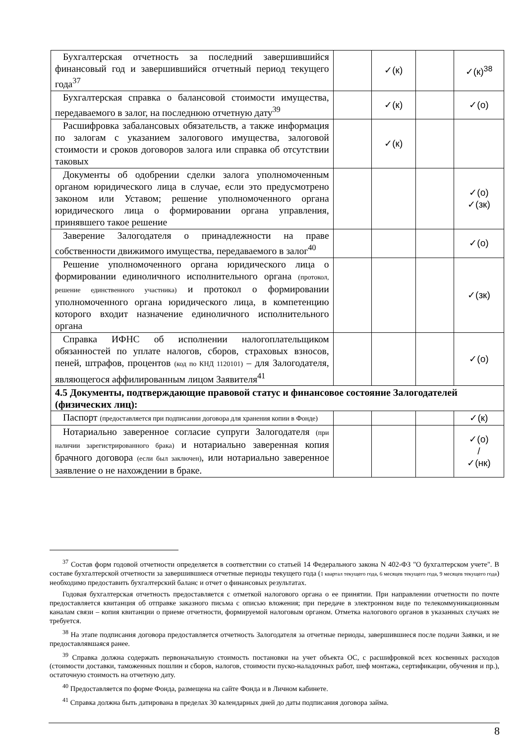| Бухгалтерская отчетность за последний завершившийся финансовый год и завершившийся отчетный период текущего года<sup>37</sup> | | ✓(к) | | ✓(к)<sup>38</sup> |
| Бухгалтерская справка о балансовой стоимости имущества, передаваемого в залог, на последнюю отчетную дату<sup>39</sup> | | ✓(к) | | ✓(о) |
| Расшифровка забалансовых обязательств, а также информация по залогам с указанием залогового имущества, залоговой стоимости и сроков договоров залога или справка об отсутствии таковых | | ✓(к) | | |
| Документы об одобрении сделки залога уполномоченным органом юридического лица в случае, если это предусмотрено законом или Уставом; решение уполномоченного органа юридического лица о формировании органа управления, принявшего такое решение | | | | ✓(о) ✓(зк) |
| Заверение Залогодателя о принадлежности на праве собственности движимого имущества, передаваемого в залог<sup>40</sup> | | | | ✓(о) |
| Решение уполномоченного органа юридического лица о формировании единоличного исполнительного органа (протокол, решение единственного участника) и протокол о формировании уполномоченного органа юридического лица, в компетенцию которого входит назначение единоличного исполнительного органа | | | | ✓(зк) |
| Справка ИФНС об исполнении налогоплательщиком обязанностей по уплате налогов, сборов, страховых взносов, пеней, штрафов, процентов (код по КНД 1120101) – для Залогодателя, являющегося аффилированным лицом Заявителя<sup>41</sup> | | | | ✓(о) |
| 4.5 Документы, подтверждающие правовой статус и финансовое состояние Залогодателей (физических лиц): | | | | |
| Паспорт (предоставляется при подписании договора для хранения копии в Фонде) | | | | ✓(к) |
| Нотариально заверенное согласие супруги Залогодателя (при наличии зарегистрированного брака) и нотариально заверенная копия брачного договора (если был заключен) , или нотариально заверенное заявление о не нахождении в браке. | | | | ✓(о) / ✓(нк) |
<sup>37</sup> Состав форм годовой отчетности определяется в соответствии со статьей 14 Федерального закона N 402-ФЗ "О бухгалтерском учете". В составе бухгалтерской отчетности за завершившиеся отчетные периоды текущего года (1 квартал текущего года, 6 месяцев текущего года, 9 месяцев текущего года) необходимо предоставить бухгалтерский баланс и отчет о финансовых результатах.
Годовая бухгалтерская отчетность предоставляется с отметкой налогового органа о ее принятии. При направлении отчетности по почте предоставляется квитанция об отправке заказного письма с описью вложения; при передаче в электронном виде по телекоммуникационным каналам связи – копия квитанции о приеме отчетности, формируемой налоговым органом. Отметка налогового органов в указанных случаях не требуется.
<sup>38</sup> На этапе подписания договора предоставляется отчетность Залогодателя за отчетные периоды, завершившиеся после подачи Заявки, и не предоставлявшаяся ранее.
<sup>39</sup> Справка должна содержать первоначальную стоимость постановки на учет объекта ОС, с расшифровкой всех косвенных расходов (стоимости доставки, таможенных пошлин и сборов, налогов, стоимости пуско-наладочных работ, шеф монтажа, сертификации, обучения и пр.), остаточную стоимость на отчетную дату.
<sup>40</sup> Предоставляется по форме Фонда, размещена на сайте Фонда и в Личном кабинете.
<sup>41</sup> Справка должна быть датирована в пределах 30 календарных дней до даты подписания договора займа.
8